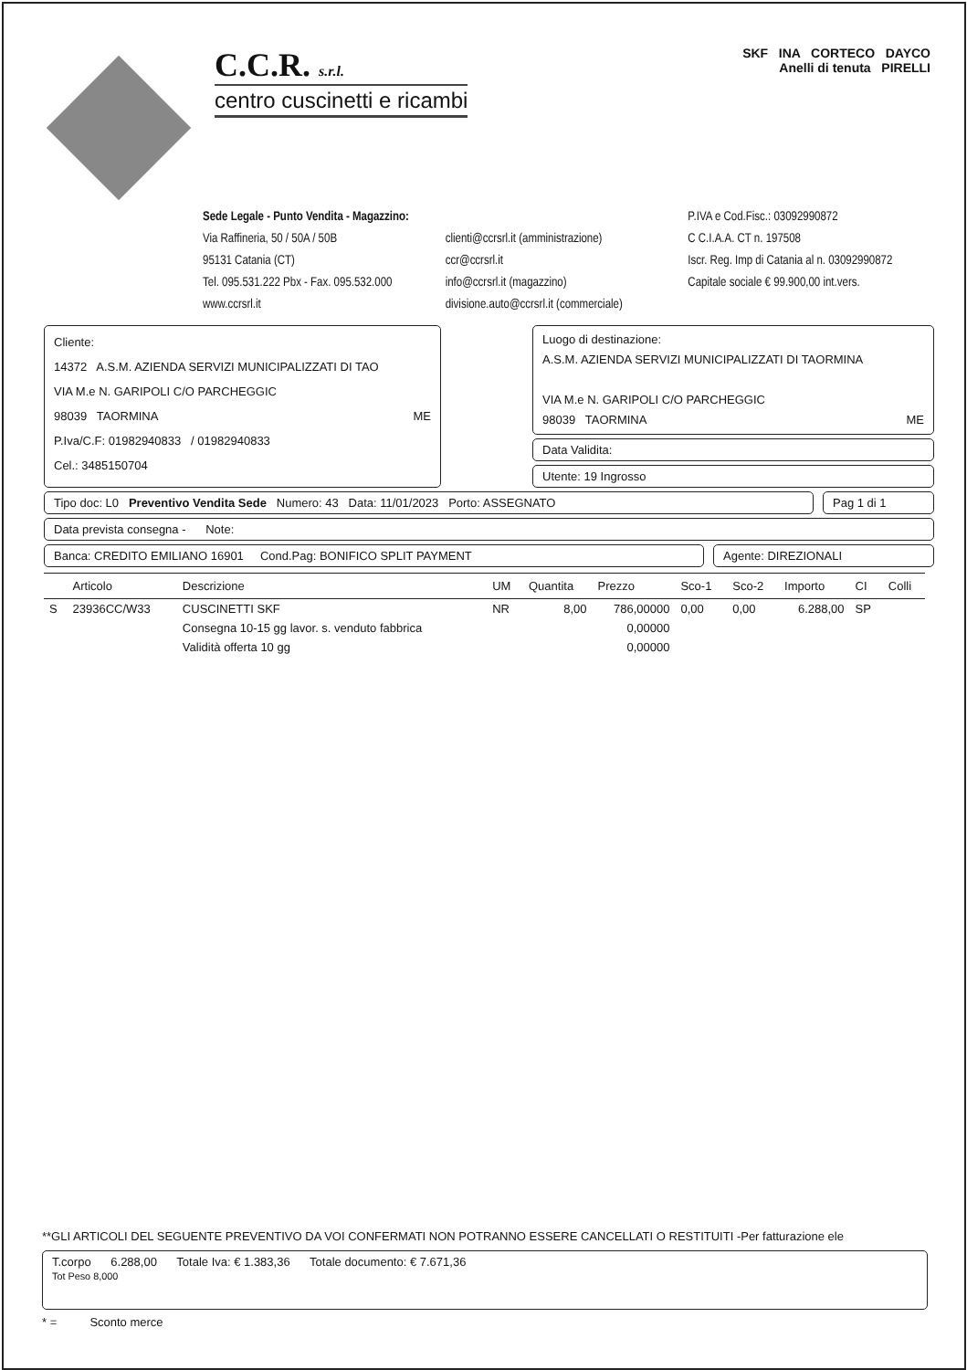C.C.R. s.r.l.
centro cuscinetti e ricambi
SKF INA CORTECO DAYCO
Anelli di tenuta PIRELLI
Sede Legale - Punto Vendita - Magazzino:
Via Raffineria, 50 / 50A / 50B
95131 Catania (CT)
Tel. 095.531.222 Pbx - Fax. 095.532.000
www.ccrsrl.it
clienti@ccrsrl.it (amministrazione)
ccr@ccrsrl.it
info@ccrsrl.it (magazzino)
divisione.auto@ccrsrl.it (commerciale)
P.IVA e Cod.Fisc.: 03092990872
C C.I.A.A. CT n. 197508
Iscr. Reg. Imp di Catania al n. 03092990872
Capitale sociale € 99.900,00 int.vers.
Cliente:
14372 A.S.M. AZIENDA SERVIZI MUNICIPALIZZATI DI TAO
VIA M.e N. GARIPOLI C/O PARCHEGGIC
98039 TAORMINA ME
P.Iva/C.F: 01982940833 / 01982940833
Cel.: 3485150704
Luogo di destinazione:
A.S.M. AZIENDA SERVIZI MUNICIPALIZZATI DI TAORMINA
VIA M.e N. GARIPOLI C/O PARCHEGGIC
98039 TAORMINA ME
Data Validita:
Utente: 19 Ingrosso
Tipo doc: L0 Preventivo Vendita Sede Numero: 43 Data: 11/01/2023 Porto: ASSEGNATO
Pag 1 di 1
Data prevista consegna - Note:
Banca: CREDITO EMILIANO 16901 Cond.Pag: BONIFICO SPLIT PAYMENT
Agente: DIREZIONALI
| | Articolo | Descrizione | UM | Quantita | Prezzo | Sco-1 | Sco-2 | Importo | CI | Colli |
| --- | --- | --- | --- | --- | --- | --- | --- | --- | --- | --- |
| S | 23936CC/W33 | CUSCINETTI SKF | NR | 8,00 | 786,00000 | 0,00 | 0,00 | 6.288,00 | SP | |
| | | Consegna 10-15 gg lavor. s. venduto fabbrica | | | 0,00000 | | | | | |
| | | Validità offerta 10 gg | | | 0,00000 | | | | | |
**GLI ARTICOLI DEL SEGUENTE PREVENTIVO DA VOI CONFERMATI NON POTRANNO ESSERE CANCELLATI O RESTITUITI -Per fatturazione ele
T.corpo 6.288,00 Totale Iva: € 1.383,36 Totale documento: € 7.671,36
Tot Peso 8,000
* = Sconto merce